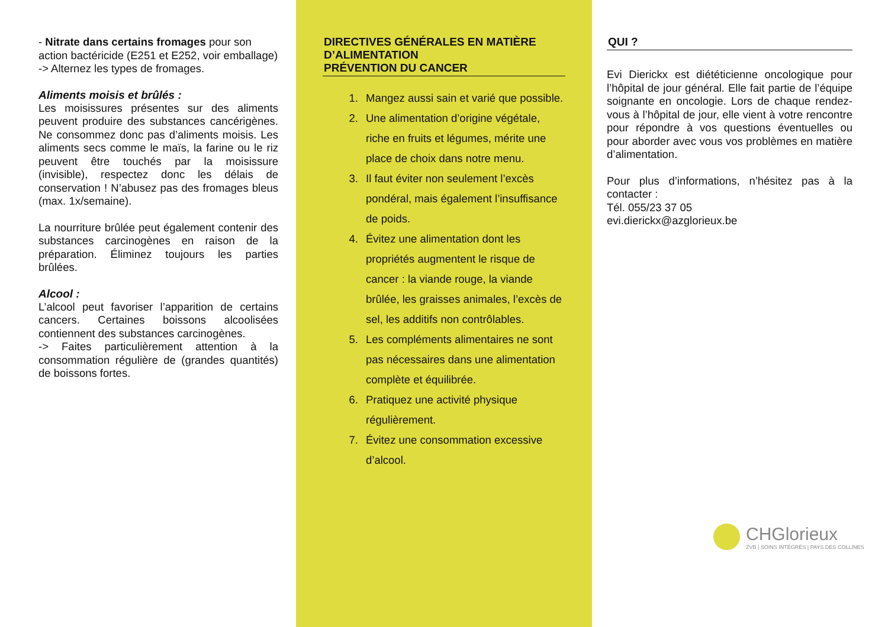- Nitrate dans certains fromages pour son action bactéricide (E251 et E252, voir emballage)
-> Alternez les types de fromages.
Aliments moisis et brûlés :
Les moisissures présentes sur des aliments peuvent produire des substances cancérigènes. Ne consommez donc pas d’aliments moisis. Les aliments secs comme le maïs, la farine ou le riz peuvent être touchés par la moisissure (invisible), respectez donc les délais de conservation ! N’abusez pas des fromages bleus (max. 1x/semaine).
La nourriture brûlée peut également contenir des substances carcinogènes en raison de la préparation. Éliminez toujours les parties brûlées.
Alcool :
L’alcool peut favoriser l’apparition de certains cancers. Certaines boissons alcoolisées contiennent des substances carcinogènes.
-> Faites particulièrement attention à la consommation régulière de (grandes quantités) de boissons fortes.
DIRECTIVES GÉNÉRALES EN MATIÈRE D’ALIMENTATION
PRÉVENTION DU CANCER
1. Mangez aussi sain et varié que possible.
2. Une alimentation d’origine végétale, riche en fruits et légumes, mérite une place de choix dans notre menu.
3. Il faut éviter non seulement l’excès pondéral, mais également l’insuffisance de poids.
4. Évitez une alimentation dont les propriétés augmentent le risque de cancer : la viande rouge, la viande brûlée, les graisses animales, l’excès de sel, les additifs non contrôlables.
5. Les compléments alimentaires ne sont pas nécessaires dans une alimentation complète et équilibrée.
6. Pratiquez une activité physique régulièrement.
7. Évitez une consommation excessive d’alcool.
QUI ?
Evi Dierickx est diététicienne oncologique pour l’hôpital de jour général. Elle fait partie de l’équipe soignante en oncologie. Lors de chaque rendez-vous à l’hôpital de jour, elle vient à votre rencontre pour répondre à vos questions éventuelles ou pour aborder avec vous vos problèmes en matière d’alimentation.
Pour plus d’informations, n’hésitez pas à la contacter :
Tél. 055/23 37 05
evi.dierickx@azglorieux.be
CHGlorieux
ZVB | SOINS INTÉGRÉS | PAYS DES COLLINES